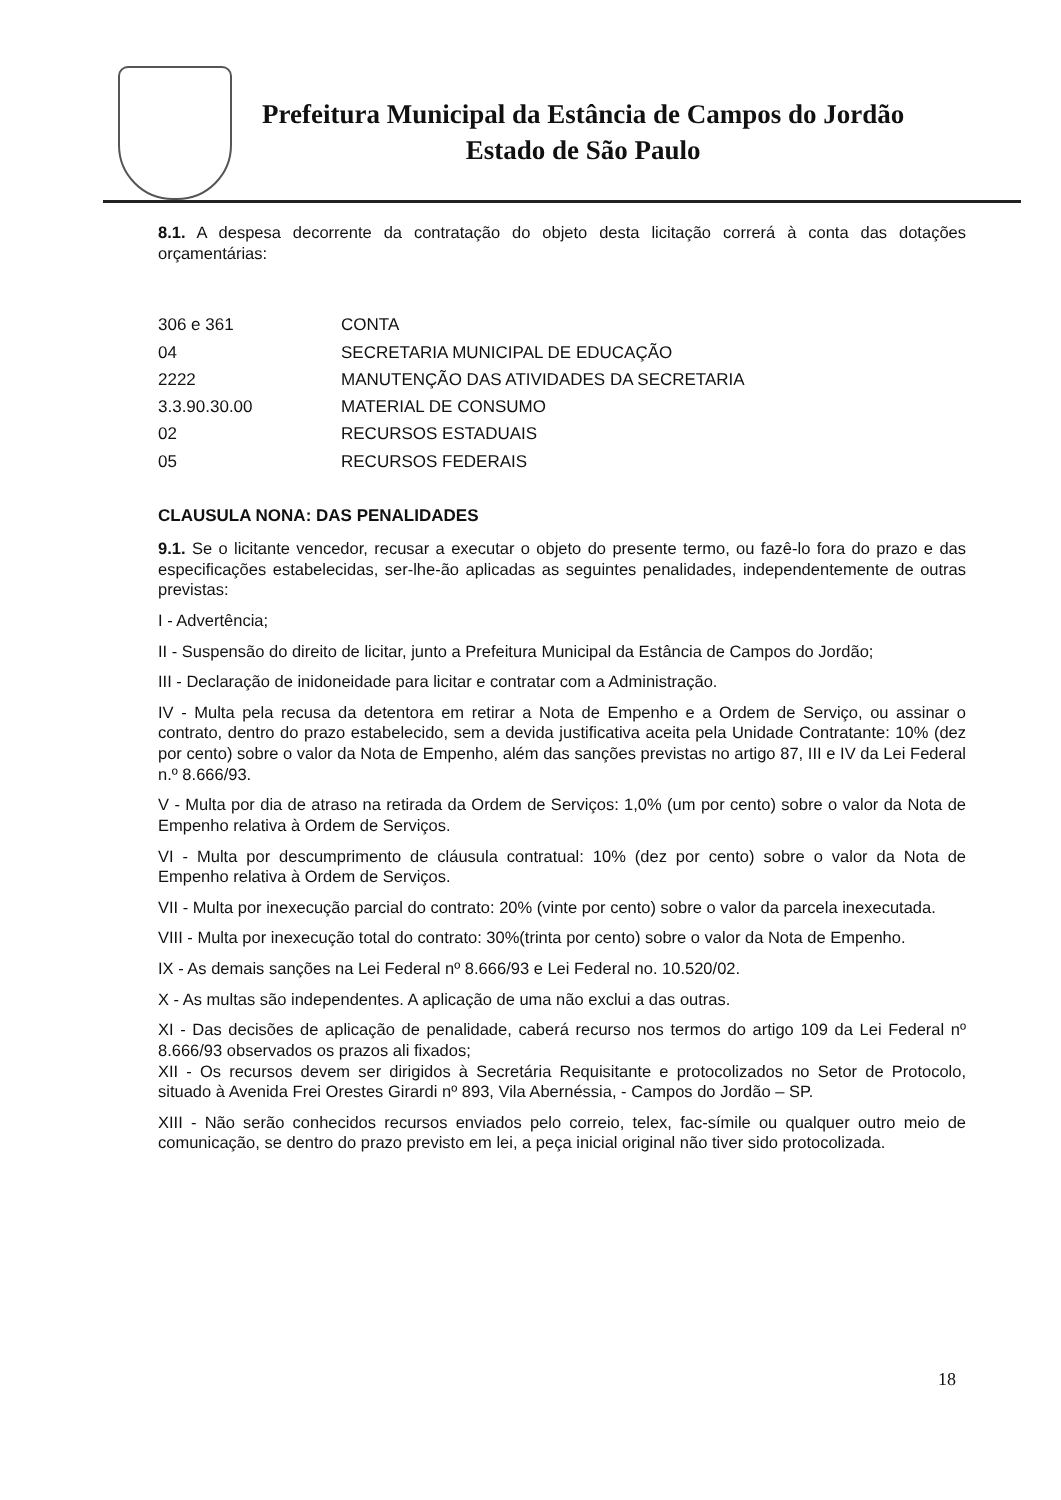Prefeitura Municipal da Estância de Campos do Jordão
Estado de São Paulo
8.1. A despesa decorrente da contratação do objeto desta licitação correrá à conta das dotações orçamentárias:
| 306 e 361 | CONTA |
| 04 | SECRETARIA MUNICIPAL DE EDUCAÇÃO |
| 2222 | MANUTENÇÃO DAS ATIVIDADES DA SECRETARIA |
| 3.3.90.30.00 | MATERIAL DE CONSUMO |
| 02 | RECURSOS ESTADUAIS |
| 05 | RECURSOS FEDERAIS |
CLAUSULA NONA: DAS PENALIDADES
9.1. Se o licitante vencedor, recusar a executar o objeto do presente termo, ou fazê-lo fora do prazo e das especificações estabelecidas, ser-lhe-ão aplicadas as seguintes penalidades, independentemente de outras previstas:
I - Advertência;
II - Suspensão do direito de licitar, junto a Prefeitura Municipal da Estância de Campos do Jordão;
III - Declaração de inidoneidade para licitar e contratar com a Administração.
IV - Multa pela recusa da detentora em retirar a Nota de Empenho e a Ordem de Serviço, ou assinar o contrato, dentro do prazo estabelecido, sem a devida justificativa aceita pela Unidade Contratante: 10% (dez por cento) sobre o valor da Nota de Empenho, além das sanções previstas no artigo 87, III e IV da Lei Federal n.º 8.666/93.
V - Multa por dia de atraso na retirada da Ordem de Serviços: 1,0% (um por cento) sobre o valor da Nota de Empenho relativa à Ordem de Serviços.
VI - Multa por descumprimento de cláusula contratual: 10% (dez por cento) sobre o valor da Nota de Empenho relativa à Ordem de Serviços.
VII - Multa por inexecução parcial do contrato: 20% (vinte por cento) sobre o valor da parcela inexecutada.
VIII - Multa por inexecução total do contrato: 30%(trinta por cento) sobre o valor da Nota de Empenho.
IX - As demais sanções na Lei Federal nº 8.666/93 e Lei Federal no. 10.520/02.
X - As multas são independentes. A aplicação de uma não exclui a das outras.
XI - Das decisões de aplicação de penalidade, caberá recurso nos termos do artigo 109 da Lei Federal nº 8.666/93 observados os prazos ali fixados;
XII - Os recursos devem ser dirigidos à Secretária Requisitante e protocolizados no Setor de Protocolo, situado à Avenida Frei Orestes Girardi nº 893, Vila Abernéssia, - Campos do Jordão – SP.
XIII - Não serão conhecidos recursos enviados pelo correio, telex, fac-símile ou qualquer outro meio de comunicação, se dentro do prazo previsto em lei, a peça inicial original não tiver sido protocolizada.
18